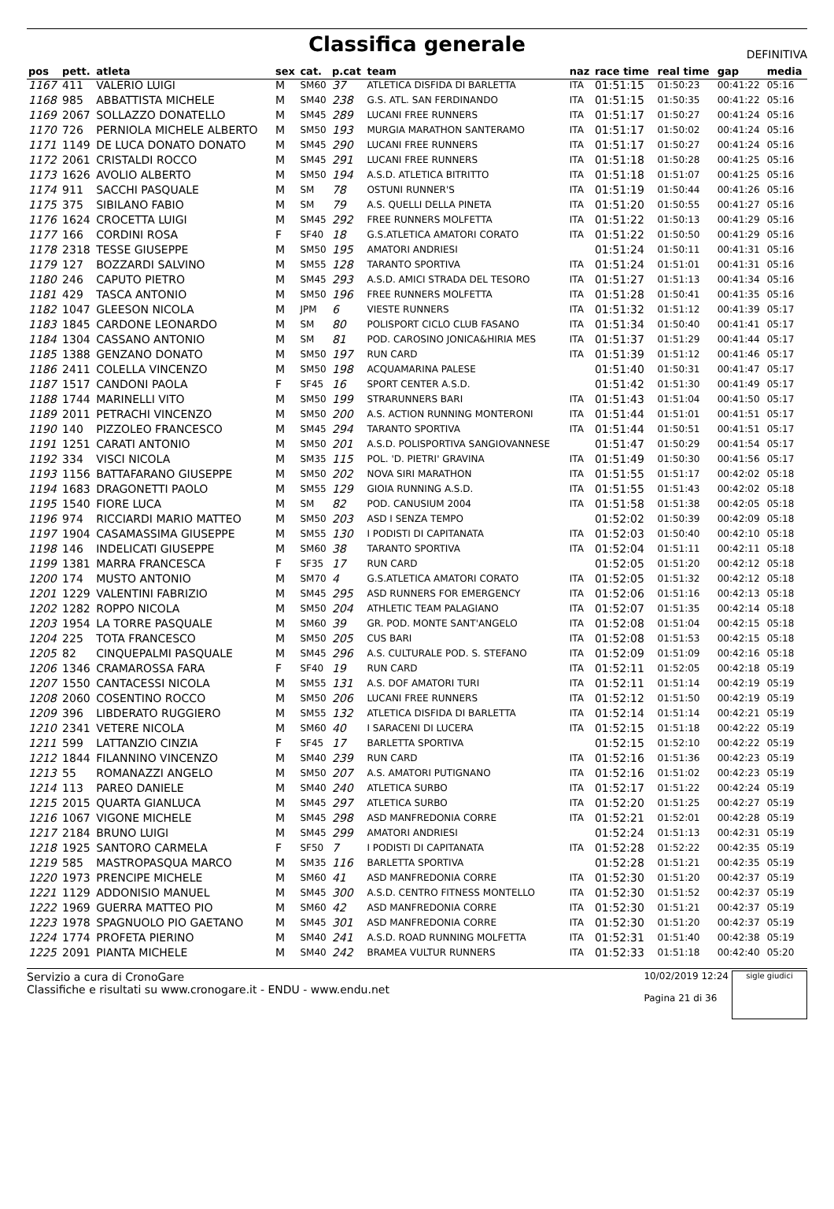Classifica generale
DEFINITIVA
| pos | pett. | atleta | sex | cat. | p.cat | team | naz | race time | real time | gap | media |
| --- | --- | --- | --- | --- | --- | --- | --- | --- | --- | --- | --- |
| 1167 | 411 | VALERIO LUIGI | M | SM60 | 37 | ATLETICA DISFIDA DI BARLETTA | ITA | 01:51:15 | 01:50:23 | 00:41:22 | 05:16 |
| 1168 | 985 | ABBATTISTA MICHELE | M | SM40 | 238 | G.S. ATL. SAN FERDINANDO | ITA | 01:51:15 | 01:50:35 | 00:41:22 | 05:16 |
| 1169 | 2067 | SOLLAZZO DONATELLO | M | SM45 | 289 | LUCANI FREE RUNNERS | ITA | 01:51:17 | 01:50:27 | 00:41:24 | 05:16 |
| 1170 | 726 | PERNIOLA MICHELE ALBERTO | M | SM50 | 193 | MURGIA MARATHON SANTERAMO | ITA | 01:51:17 | 01:50:02 | 00:41:24 | 05:16 |
| 1171 | 1149 | DE LUCA DONATO DONATO | M | SM45 | 290 | LUCANI FREE RUNNERS | ITA | 01:51:17 | 01:50:27 | 00:41:24 | 05:16 |
| 1172 | 2061 | CRISTALDI ROCCO | M | SM45 | 291 | LUCANI FREE RUNNERS | ITA | 01:51:18 | 01:50:28 | 00:41:25 | 05:16 |
| 1173 | 1626 | AVOLIO ALBERTO | M | SM50 | 194 | A.S.D. ATLETICA BITRITTO | ITA | 01:51:18 | 01:51:07 | 00:41:25 | 05:16 |
| 1174 | 911 | SACCHI PASQUALE | M | SM | 78 | OSTUNI RUNNER'S | ITA | 01:51:19 | 01:50:44 | 00:41:26 | 05:16 |
| 1175 | 375 | SIBILANO FABIO | M | SM | 79 | A.S. QUELLI DELLA PINETA | ITA | 01:51:20 | 01:50:55 | 00:41:27 | 05:16 |
| 1176 | 1624 | CROCETTA LUIGI | M | SM45 | 292 | FREE RUNNERS MOLFETTA | ITA | 01:51:22 | 01:50:13 | 00:41:29 | 05:16 |
| 1177 | 166 | CORDINI ROSA | F | SF40 | 18 | G.S.ATLETICA AMATORI CORATO | ITA | 01:51:22 | 01:50:50 | 00:41:29 | 05:16 |
| 1178 | 2318 | TESSE GIUSEPPE | M | SM50 | 195 | AMATORI ANDRIESI | | 01:51:24 | 01:50:11 | 00:41:31 | 05:16 |
| 1179 | 127 | BOZZARDI SALVINO | M | SM55 | 128 | TARANTO SPORTIVA | ITA | 01:51:24 | 01:51:01 | 00:41:31 | 05:16 |
| 1180 | 246 | CAPUTO PIETRO | M | SM45 | 293 | A.S.D. AMICI STRADA DEL TESORO | ITA | 01:51:27 | 01:51:13 | 00:41:34 | 05:16 |
| 1181 | 429 | TASCA ANTONIO | M | SM50 | 196 | FREE RUNNERS MOLFETTA | ITA | 01:51:28 | 01:50:41 | 00:41:35 | 05:16 |
| 1182 | 1047 | GLEESON NICOLA | M | JPM | 6 | VIESTE RUNNERS | ITA | 01:51:32 | 01:51:12 | 00:41:39 | 05:17 |
| 1183 | 1845 | CARDONE LEONARDO | M | SM | 80 | POLISPORT CICLO CLUB FASANO | ITA | 01:51:34 | 01:50:40 | 00:41:41 | 05:17 |
| 1184 | 1304 | CASSANO ANTONIO | M | SM | 81 | POD. CAROSINO JONICA&HIRIA MES | ITA | 01:51:37 | 01:51:29 | 00:41:44 | 05:17 |
| 1185 | 1388 | GENZANO DONATO | M | SM50 | 197 | RUN CARD | ITA | 01:51:39 | 01:51:12 | 00:41:46 | 05:17 |
| 1186 | 2411 | COLELLA VINCENZO | M | SM50 | 198 | ACQUAMARINA PALESE | | 01:51:40 | 01:50:31 | 00:41:47 | 05:17 |
| 1187 | 1517 | CANDONI PAOLA | F | SF45 | 16 | SPORT CENTER A.S.D. | | 01:51:42 | 01:51:30 | 00:41:49 | 05:17 |
| 1188 | 1744 | MARINELLI VITO | M | SM50 | 199 | STRARUNNERS BARI | ITA | 01:51:43 | 01:51:04 | 00:41:50 | 05:17 |
| 1189 | 2011 | PETRACHI VINCENZO | M | SM50 | 200 | A.S. ACTION RUNNING MONTERONI | ITA | 01:51:44 | 01:51:01 | 00:41:51 | 05:17 |
| 1190 | 140 | PIZZOLEO FRANCESCO | M | SM45 | 294 | TARANTO SPORTIVA | ITA | 01:51:44 | 01:50:51 | 00:41:51 | 05:17 |
| 1191 | 1251 | CARATI ANTONIO | M | SM50 | 201 | A.S.D. POLISPORTIVA SANGIOVANNESE | | 01:51:47 | 01:50:29 | 00:41:54 | 05:17 |
| 1192 | 334 | VISCI NICOLA | M | SM35 | 115 | POL. 'D. PIETRI' GRAVINA | ITA | 01:51:49 | 01:50:30 | 00:41:56 | 05:17 |
| 1193 | 1156 | BATTAFARANO GIUSEPPE | M | SM50 | 202 | NOVA SIRI MARATHON | ITA | 01:51:55 | 01:51:17 | 00:42:02 | 05:18 |
| 1194 | 1683 | DRAGONETTI PAOLO | M | SM55 | 129 | GIOIA RUNNING A.S.D. | ITA | 01:51:55 | 01:51:43 | 00:42:02 | 05:18 |
| 1195 | 1540 | FIORE LUCA | M | SM | 82 | POD. CANUSIUM 2004 | ITA | 01:51:58 | 01:51:38 | 00:42:05 | 05:18 |
| 1196 | 974 | RICCIARDI MARIO MATTEO | M | SM50 | 203 | ASD I SENZA TEMPO | | 01:52:02 | 01:50:39 | 00:42:09 | 05:18 |
| 1197 | 1904 | CASAMASSIMA GIUSEPPE | M | SM55 | 130 | I PODISTI DI CAPITANATA | ITA | 01:52:03 | 01:50:40 | 00:42:10 | 05:18 |
| 1198 | 146 | INDELICATI GIUSEPPE | M | SM60 | 38 | TARANTO SPORTIVA | ITA | 01:52:04 | 01:51:11 | 00:42:11 | 05:18 |
| 1199 | 1381 | MARRA FRANCESCA | F | SF35 | 17 | RUN CARD | | 01:52:05 | 01:51:20 | 00:42:12 | 05:18 |
| 1200 | 174 | MUSTO ANTONIO | M | SM70 | 4 | G.S.ATLETICA AMATORI CORATO | ITA | 01:52:05 | 01:51:32 | 00:42:12 | 05:18 |
| 1201 | 1229 | VALENTINI FABRIZIO | M | SM45 | 295 | ASD RUNNERS FOR EMERGENCY | ITA | 01:52:06 | 01:51:16 | 00:42:13 | 05:18 |
| 1202 | 1282 | ROPPO NICOLA | M | SM50 | 204 | ATHLETIC TEAM PALAGIANO | ITA | 01:52:07 | 01:51:35 | 00:42:14 | 05:18 |
| 1203 | 1954 | LA TORRE PASQUALE | M | SM60 | 39 | GR. POD. MONTE SANT'ANGELO | ITA | 01:52:08 | 01:51:04 | 00:42:15 | 05:18 |
| 1204 | 225 | TOTA FRANCESCO | M | SM50 | 205 | CUS BARI | ITA | 01:52:08 | 01:51:53 | 00:42:15 | 05:18 |
| 1205 | 82 | CINQUEPALMI PASQUALE | M | SM45 | 296 | A.S. CULTURALE POD. S. STEFANO | ITA | 01:52:09 | 01:51:09 | 00:42:16 | 05:18 |
| 1206 | 1346 | CRAMAROSSA FARA | F | SF40 | 19 | RUN CARD | ITA | 01:52:11 | 01:52:05 | 00:42:18 | 05:19 |
| 1207 | 1550 | CANTACESSI NICOLA | M | SM55 | 131 | A.S. DOF AMATORI TURI | ITA | 01:52:11 | 01:51:14 | 00:42:19 | 05:19 |
| 1208 | 2060 | COSENTINO ROCCO | M | SM50 | 206 | LUCANI FREE RUNNERS | ITA | 01:52:12 | 01:51:50 | 00:42:19 | 05:19 |
| 1209 | 396 | LIBDERATO RUGGIERO | M | SM55 | 132 | ATLETICA DISFIDA DI BARLETTA | ITA | 01:52:14 | 01:51:14 | 00:42:21 | 05:19 |
| 1210 | 2341 | VETERE NICOLA | M | SM60 | 40 | I SARACENI DI LUCERA | ITA | 01:52:15 | 01:51:18 | 00:42:22 | 05:19 |
| 1211 | 599 | LATTANZIO CINZIA | F | SF45 | 17 | BARLETTA SPORTIVA | | 01:52:15 | 01:52:10 | 00:42:22 | 05:19 |
| 1212 | 1844 | FILANNINO VINCENZO | M | SM40 | 239 | RUN CARD | ITA | 01:52:16 | 01:51:36 | 00:42:23 | 05:19 |
| 1213 | 55 | ROMANAZZI ANGELO | M | SM50 | 207 | A.S. AMATORI PUTIGNANO | ITA | 01:52:16 | 01:51:02 | 00:42:23 | 05:19 |
| 1214 | 113 | PAREO DANIELE | M | SM40 | 240 | ATLETICA SURBO | ITA | 01:52:17 | 01:51:22 | 00:42:24 | 05:19 |
| 1215 | 2015 | QUARTA GIANLUCA | M | SM45 | 297 | ATLETICA SURBO | ITA | 01:52:20 | 01:51:25 | 00:42:27 | 05:19 |
| 1216 | 1067 | VIGONE MICHELE | M | SM45 | 298 | ASD MANFREDONIA CORRE | ITA | 01:52:21 | 01:52:01 | 00:42:28 | 05:19 |
| 1217 | 2184 | BRUNO LUIGI | M | SM45 | 299 | AMATORI ANDRIESI | | 01:52:24 | 01:51:13 | 00:42:31 | 05:19 |
| 1218 | 1925 | SANTORO CARMELA | F | SF50 | 7 | I PODISTI DI CAPITANATA | ITA | 01:52:28 | 01:52:22 | 00:42:35 | 05:19 |
| 1219 | 585 | MASTROPASQUA MARCO | M | SM35 | 116 | BARLETTA SPORTIVA | | 01:52:28 | 01:51:21 | 00:42:35 | 05:19 |
| 1220 | 1973 | PRENCIPE MICHELE | M | SM60 | 41 | ASD MANFREDONIA CORRE | ITA | 01:52:30 | 01:51:20 | 00:42:37 | 05:19 |
| 1221 | 1129 | ADDONISIO MANUEL | M | SM45 | 300 | A.S.D. CENTRO FITNESS MONTELLO | ITA | 01:52:30 | 01:51:52 | 00:42:37 | 05:19 |
| 1222 | 1969 | GUERRA MATTEO PIO | M | SM60 | 42 | ASD MANFREDONIA CORRE | ITA | 01:52:30 | 01:51:21 | 00:42:37 | 05:19 |
| 1223 | 1978 | SPAGNUOLO PIO GAETANO | M | SM45 | 301 | ASD MANFREDONIA CORRE | ITA | 01:52:30 | 01:51:20 | 00:42:37 | 05:19 |
| 1224 | 1774 | PROFETA PIERINO | M | SM40 | 241 | A.S.D. ROAD RUNNING MOLFETTA | ITA | 01:52:31 | 01:51:40 | 00:42:38 | 05:19 |
| 1225 | 2091 | PIANTA MICHELE | M | SM40 | 242 | BRAMEA VULTUR RUNNERS | ITA | 01:52:33 | 01:51:18 | 00:42:40 | 05:20 |
Servizio a cura di CronoGare
Classifiche e risultati su www.cronogare.it - ENDU - www.endu.net
10/02/2019 12:24
Pagina 21 di 36
sigle giudici